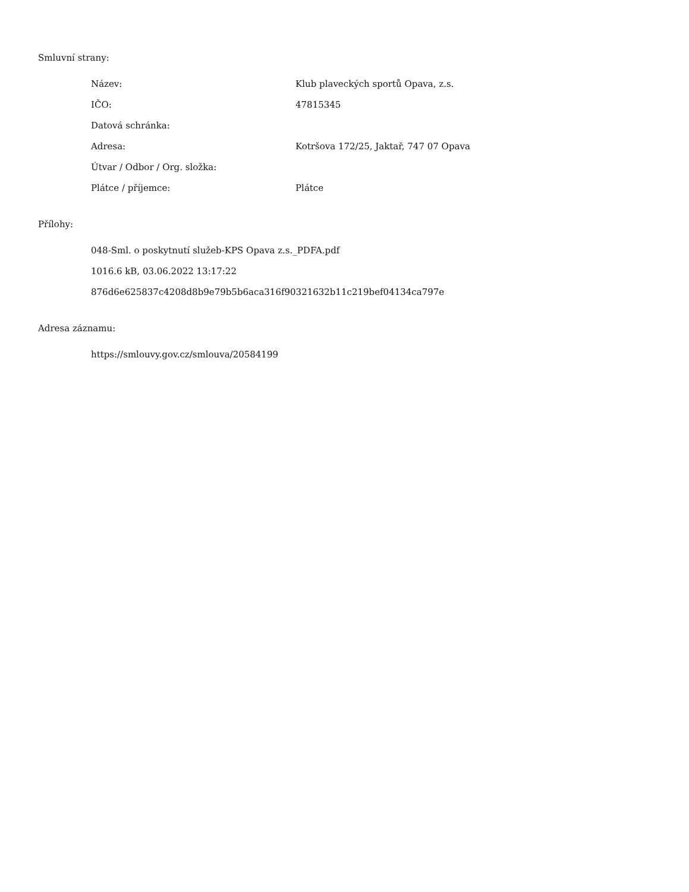Smluvní strany:
| Název: | Klub plaveckých sportů Opava, z.s. |
| IČO: | 47815345 |
| Datová schránka: | |
| Adresa: | Kotršova 172/25, Jaktař, 747 07 Opava |
| Útvar / Odbor / Org. složka: | |
| Plátce / příjemce: | Plátce |
Přílohy:
048-Sml. o poskytnutí služeb-KPS Opava z.s._PDFA.pdf
1016.6 kB, 03.06.2022 13:17:22
876d6e625837c4208d8b9e79b5b6aca316f90321632b11c219bef04134ca797e
Adresa záznamu:
https://smlouvy.gov.cz/smlouva/20584199